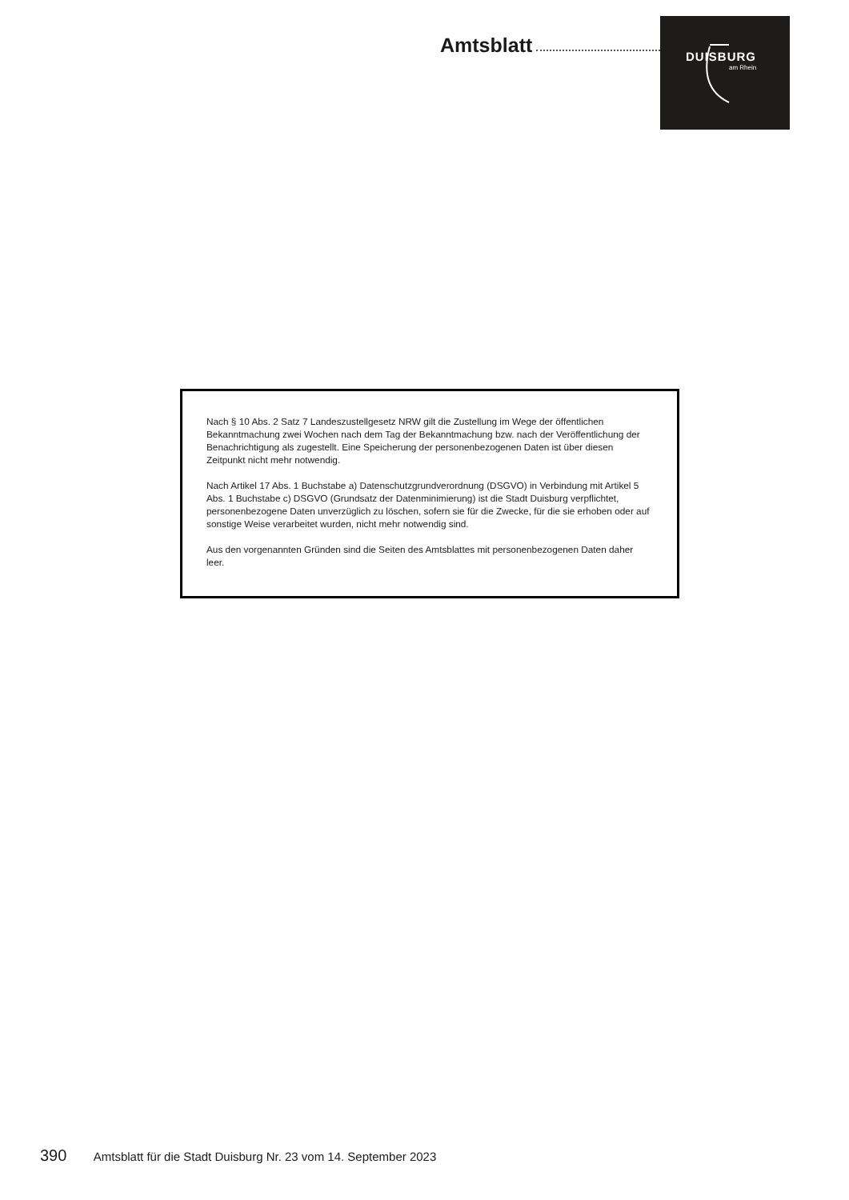Amtsblatt
DUISBURG
am Rhein
Nach § 10 Abs. 2 Satz 7 Landeszustellgesetz NRW gilt die Zustellung im Wege der öffentlichen Bekanntmachung zwei Wochen nach dem Tag der Bekanntmachung bzw. nach der Veröffentlichung der Benachrichtigung als zugestellt. Eine Speicherung der personenbezogenen Daten ist über diesen Zeitpunkt nicht mehr notwendig.
Nach Artikel 17 Abs. 1 Buchstabe a) Datenschutzgrundverordnung (DSGVO) in Verbindung mit Artikel 5 Abs. 1 Buchstabe c) DSGVO (Grundsatz der Datenminimierung) ist die Stadt Duisburg verpflichtet, personenbezogene Daten unverzüglich zu löschen, sofern sie für die Zwecke, für die sie erhoben oder auf sonstige Weise verarbeitet wurden, nicht mehr notwendig sind.
Aus den vorgenannten Gründen sind die Seiten des Amtsblattes mit personenbezogenen Daten daher leer.
390 Amtsblatt für die Stadt Duisburg Nr. 23 vom 14. September 2023